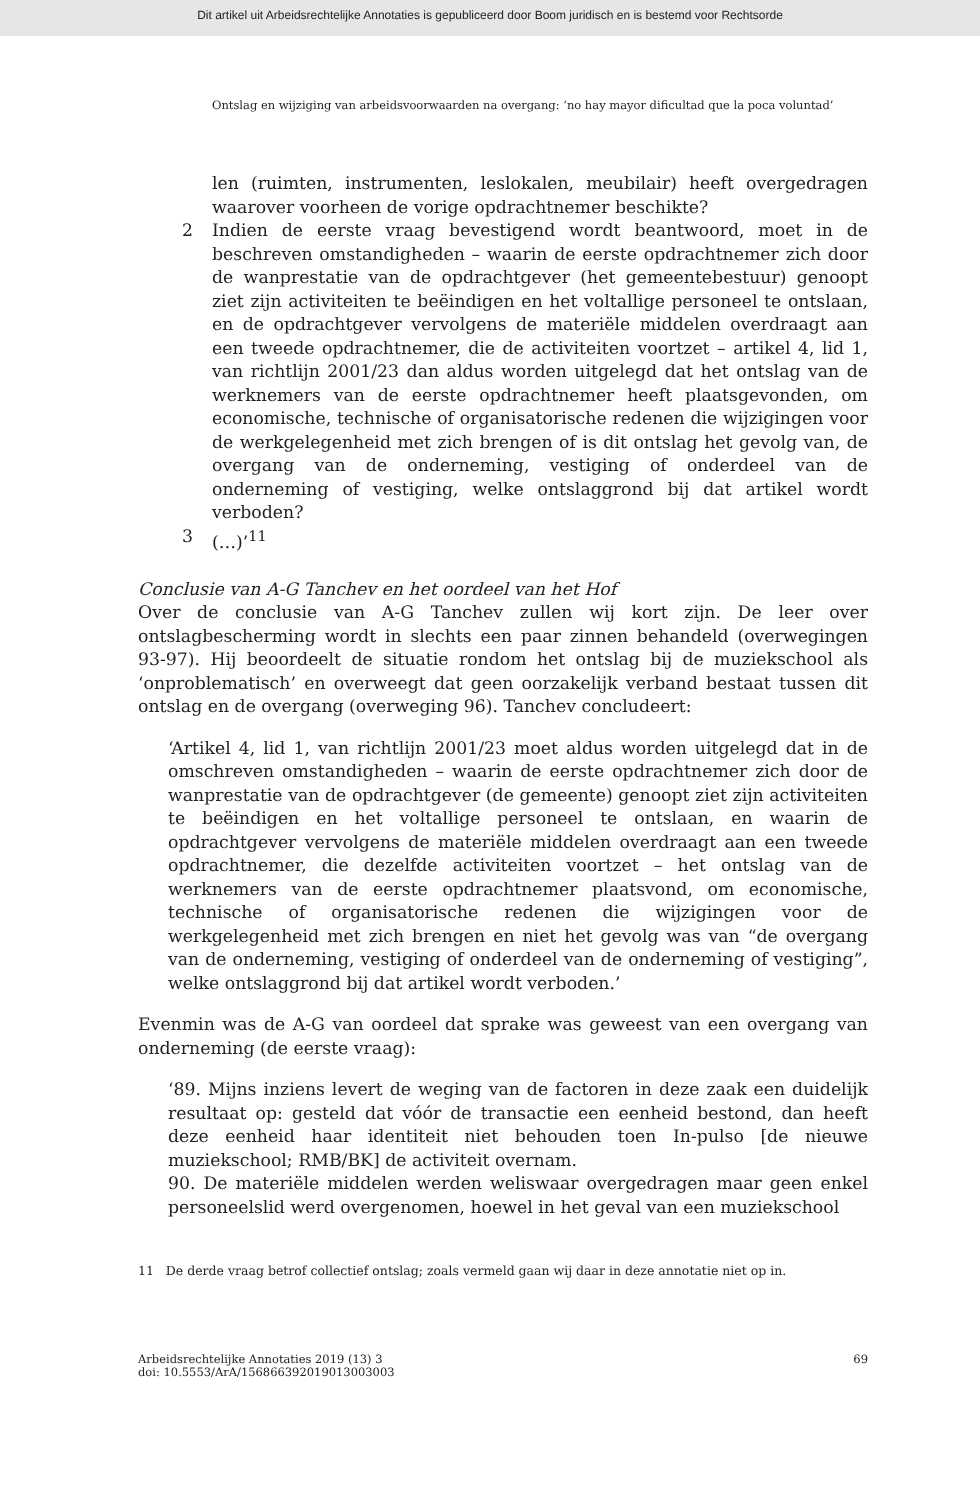Dit artikel uit Arbeidsrechtelijke Annotaties is gepubliceerd door Boom juridisch en is bestemd voor Rechtsorde
Ontslag en wijziging van arbeidsvoorwaarden na overgang: ‘no hay mayor dificultad que la poca voluntad’
len (ruimten, instrumenten, leslokalen, meubilair) heeft overgedragen waarover voorheen de vorige opdrachtnemer beschikte?
2 Indien de eerste vraag bevestigend wordt beantwoord, moet in de beschreven omstandigheden – waarin de eerste opdrachtnemer zich door de wanprestatie van de opdrachtgever (het gemeentebestuur) genoopt ziet zijn activiteiten te beëindigen en het voltallige personeel te ontslaan, en de opdrachtgever vervolgens de materiële middelen overdraagt aan een tweede opdrachtnemer, die de activiteiten voortzet – artikel 4, lid 1, van richtlijn 2001/23 dan aldus worden uitgelegd dat het ontslag van de werknemers van de eerste opdrachtnemer heeft plaatsgevonden, om economische, technische of organisatorische redenen die wijzigingen voor de werkgelegenheid met zich brengen of is dit ontslag het gevolg van, de overgang van de onderneming, vestiging of onderdeel van de onderneming of vestiging, welke ontslaggrond bij dat artikel wordt verboden?
3 (…)’<sup>11</sup>
Conclusie van A-G Tanchev en het oordeel van het Hof
Over de conclusie van A-G Tanchev zullen wij kort zijn. De leer over ontslagbescherming wordt in slechts een paar zinnen behandeld (overwegingen 93-97). Hij beoordeelt de situatie rondom het ontslag bij de muziekschool als ‘onproblematisch’ en overweegt dat geen oorzakelijk verband bestaat tussen dit ontslag en de overgang (overweging 96). Tanchev concludeert:
‘Artikel 4, lid 1, van richtlijn 2001/23 moet aldus worden uitgelegd dat in de omschreven omstandigheden – waarin de eerste opdrachtnemer zich door de wanprestatie van de opdrachtgever (de gemeente) genoopt ziet zijn activiteiten te beëindigen en het voltallige personeel te ontslaan, en waarin de opdrachtgever vervolgens de materiële middelen overdraagt aan een tweede opdrachtnemer, die dezelfde activiteiten voortzet – het ontslag van de werknemers van de eerste opdrachtnemer plaatsvond, om economische, technische of organisatorische redenen die wijzigingen voor de werkgelegenheid met zich brengen en niet het gevolg was van “de overgang van de onderneming, vestiging of onderdeel van de onderneming of vestiging”, welke ontslaggrond bij dat artikel wordt verboden.’
Evenmin was de A-G van oordeel dat sprake was geweest van een overgang van onderneming (de eerste vraag):
‘89. Mijns inziens levert de weging van de factoren in deze zaak een duidelijk resultaat op: gesteld dat vóór de transactie een eenheid bestond, dan heeft deze eenheid haar identiteit niet behouden toen In-pulso [de nieuwe muziekschool; RMB/BK] de activiteit overnam.
90. De materiële middelen werden weliswaar overgedragen maar geen enkel personeelslid werd overgenomen, hoewel in het geval van een muziekschool
11 De derde vraag betrof collectief ontslag; zoals vermeld gaan wij daar in deze annotatie niet op in.
Arbeidsrechtelijke Annotaties 2019 (13) 3
doi: 10.5553/ArA/156866392019013003003
69